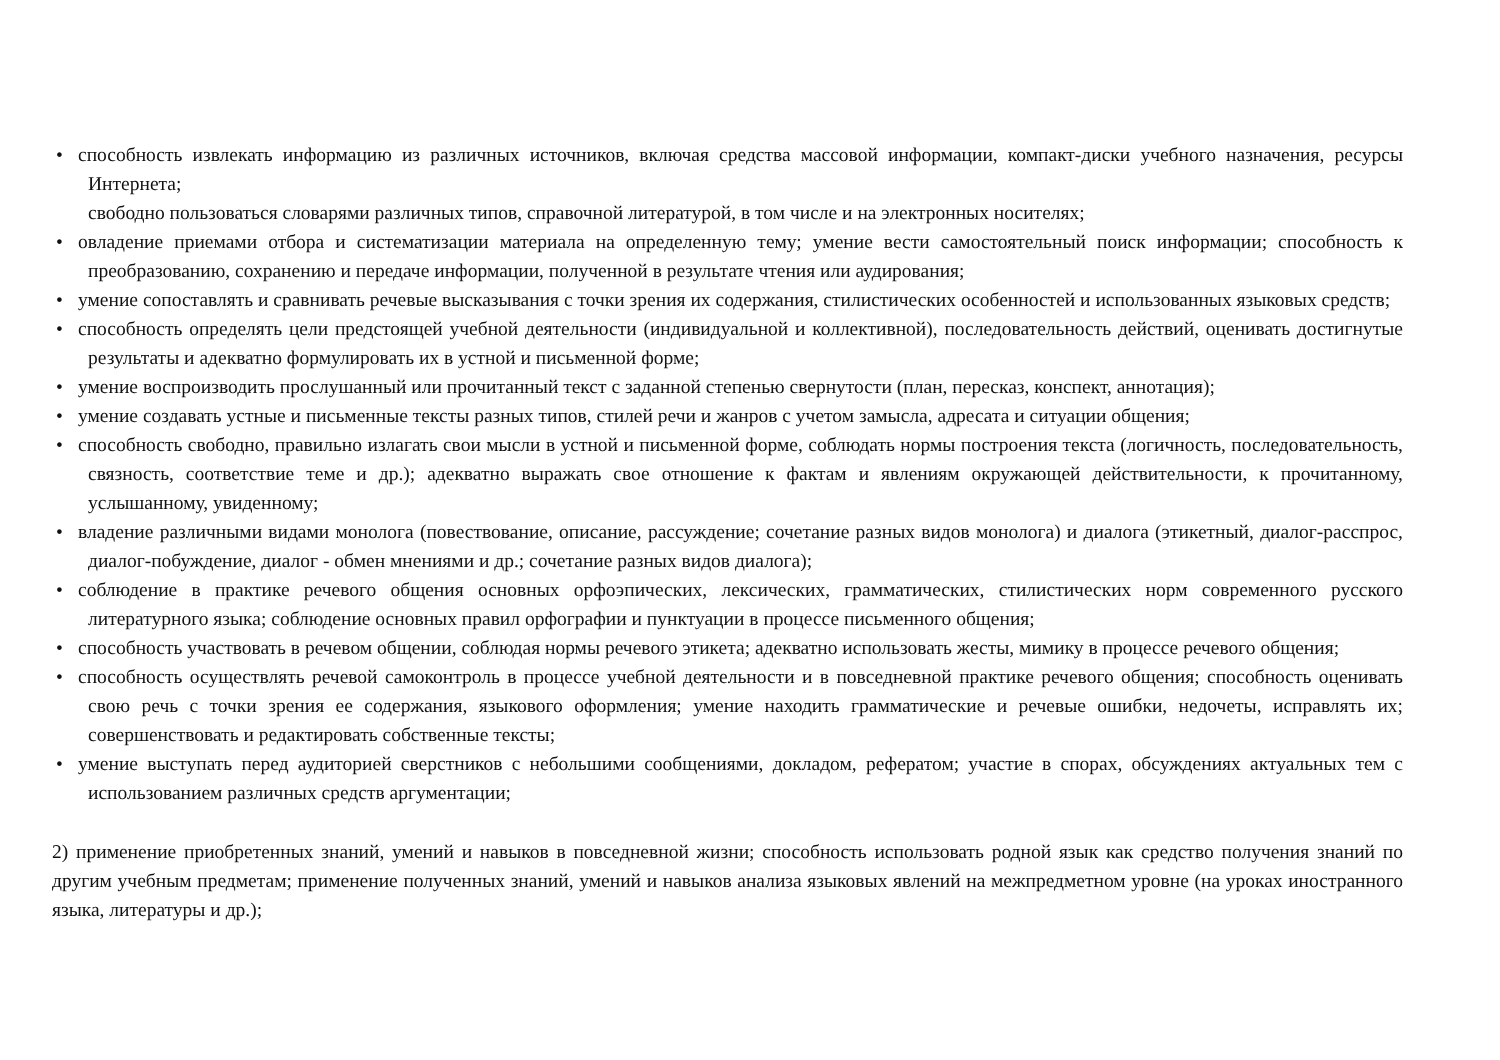• способность извлекать информацию из различных источников, включая средства массовой информации, компакт-диски учебного назначения, ресурсы Интернета;
свободно пользоваться словарями различных типов, справочной литературой, в том числе и на электронных носителях;
• овладение приемами отбора и систематизации материала на определенную тему; умение вести самостоятельный поиск информации; способность к преобразованию, сохранению и передаче информации, полученной в результате чтения или аудирования;
• умение сопоставлять и сравнивать речевые высказывания с точки зрения их содержания, стилистических особенностей и использованных языковых средств;
• способность определять цели предстоящей учебной деятельности (индивидуальной и коллективной), последовательность действий, оценивать достигнутые результаты и адекватно формулировать их в устной и письменной форме;
• умение воспроизводить прослушанный или прочитанный текст с заданной степенью свернутости (план, пересказ, конспект, аннотация);
• умение создавать устные и письменные тексты разных типов, стилей речи и жанров с учетом замысла, адресата и ситуации общения;
• способность свободно, правильно излагать свои мысли в устной и письменной форме, соблюдать нормы построения текста (логичность, последовательность, связность, соответствие теме и др.); адекватно выражать свое отношение к фактам и явлениям окружающей действительности, к прочитанному, услышанному, увиденному;
• владение различными видами монолога (повествование, описание, рассуждение; сочетание разных видов монолога) и диалога (этикетный, диалог-расспрос, диалог-побуждение, диалог - обмен мнениями и др.; сочетание разных видов диалога);
• соблюдение в практике речевого общения основных орфоэпических, лексических, грамматических, стилистических норм современного русского литературного языка; соблюдение основных правил орфографии и пунктуации в процессе письменного общения;
• способность участвовать в речевом общении, соблюдая нормы речевого этикета; адекватно использовать жесты, мимику в процессе речевого общения;
• способность осуществлять речевой самоконтроль в процессе учебной деятельности и в повседневной практике речевого общения; способность оценивать свою речь с точки зрения ее содержания, языкового оформления; умение находить грамматические и речевые ошибки, недочеты, исправлять их; совершенствовать и редактировать собственные тексты;
• умение выступать перед аудиторией сверстников с небольшими сообщениями, докладом, рефератом; участие в спорах, обсуждениях актуальных тем с использованием различных средств аргументации;
2) применение приобретенных знаний, умений и навыков в повседневной жизни; способность использовать родной язык как средство получения знаний по другим учебным предметам; применение полученных знаний, умений и навыков анализа языковых явлений на межпредметном уровне (на уроках иностранного языка, литературы и др.);